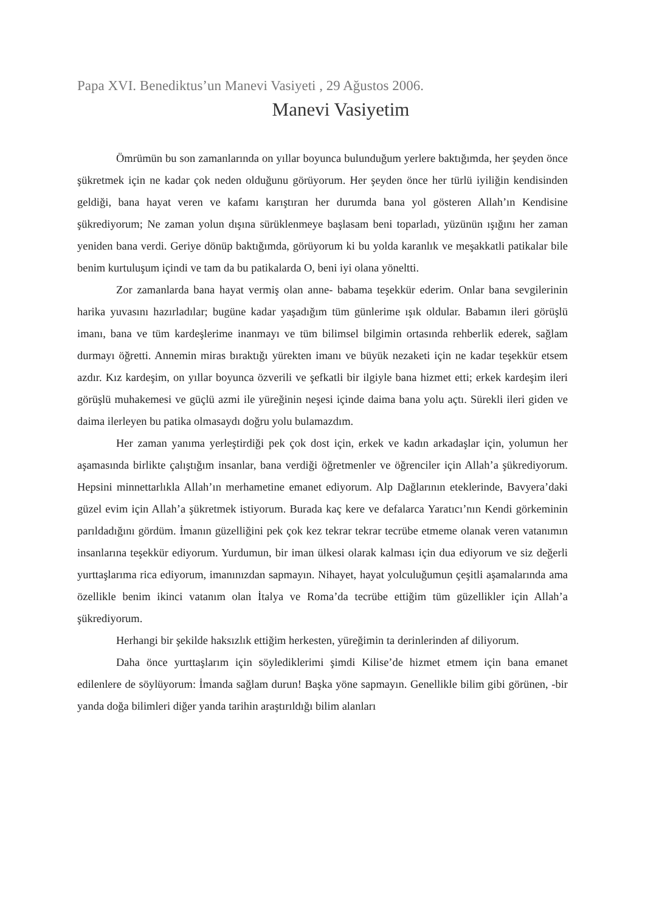Papa XVI. Benediktus’un Manevi Vasiyeti , 29 Ağustos 2006.
Manevi Vasiyetim
Ömrümün bu son zamanlarında on yıllar boyunca bulunduğum yerlere baktığımda, her şeyden önce şükretmek için ne kadar çok neden olduğunu görüyorum. Her şeyden önce her türlü iyiliğin kendisinden geldiği, bana hayat veren ve kafamı karıştıran her durumda bana yol gösteren Allah’ın Kendisine şükrediyorum; Ne zaman yolun dışına sürüklenmeye başlasam beni toparladı, yüzünün ışığını her zaman yeniden bana verdi. Geriye dönüp baktığımda, görüyorum ki bu yolda karanlık ve meşakkatli patikalar bile benim kurtuluşum içindi ve tam da bu patikalarda O, beni iyi olana yöneltti.
Zor zamanlarda bana hayat vermiş olan anne- babama teşekkür ederim. Onlar bana sevgilerinin harika yuvasını hazırladılar; bugüne kadar yaşadığım tüm günlerime ışık oldular. Babamın ileri görüşlü imanı, bana ve tüm kardeşlerime inanmayı ve tüm bilimsel bilgimin ortasında rehberlik ederek, sağlam durmayı öğretti. Annemin miras bıraktığı yürekten imanı ve büyük nezaketi için ne kadar teşekkür etsem azdır. Kız kardeşim, on yıllar boyunca özverili ve şefkatli bir ilgiyle bana hizmet etti; erkek kardeşim ileri görüşlü muhakemesi ve güçlü azmi ile yüreğinin neşesi içinde daima bana yolu açtı. Sürekli ileri giden ve daima ilerleyen bu patika olmasaydı doğru yolu bulamazdım.
Her zaman yanıma yerleştirdiği pek çok dost için, erkek ve kadın arkadaşlar için, yolumun her aşamasında birlikte çalıştığım insanlar, bana verdiği öğretmenler ve öğrenciler için Allah’a şükrediyorum. Hepsini minnettarlıkla Allah’ın merhametine emanet ediyorum. Alp Dağlarının eteklerinde, Bavyera’daki güzel evim için Allah’a şükretmek istiyorum. Burada kaç kere ve defalarca Yaratıcı’nın Kendi görkeminin parıldadığını gördüm. İmanın güzelliğini pek çok kez tekrar tekrar tecrübe etmeme olanak veren vatanımın insanlarına teşekkür ediyorum. Yurdumun, bir iman ülkesi olarak kalması için dua ediyorum ve siz değerli yurttaşlarıma rica ediyorum, imanınızdan sapmayın. Nihayet, hayat yolculuğumun çeşitli aşamalarında ama özellikle benim ikinci vatanım olan İtalya ve Roma’da tecrübe ettiğim tüm güzellikler için Allah’a şükrediyorum.
Herhangi bir şekilde haksızlık ettiğim herkesten, yüreğimin ta derinlerinden af diliyorum.
Daha önce yurttaşlarım için söylediklerimi şimdi Kilise’de hizmet etmem için bana emanet edilenlere de söylüyorum: İmanda sağlam durun! Başka yöne sapmayın. Genellikle bilim gibi görünen, -bir yanda doğa bilimleri diğer yanda tarihin araştırıldığı bilim alanları